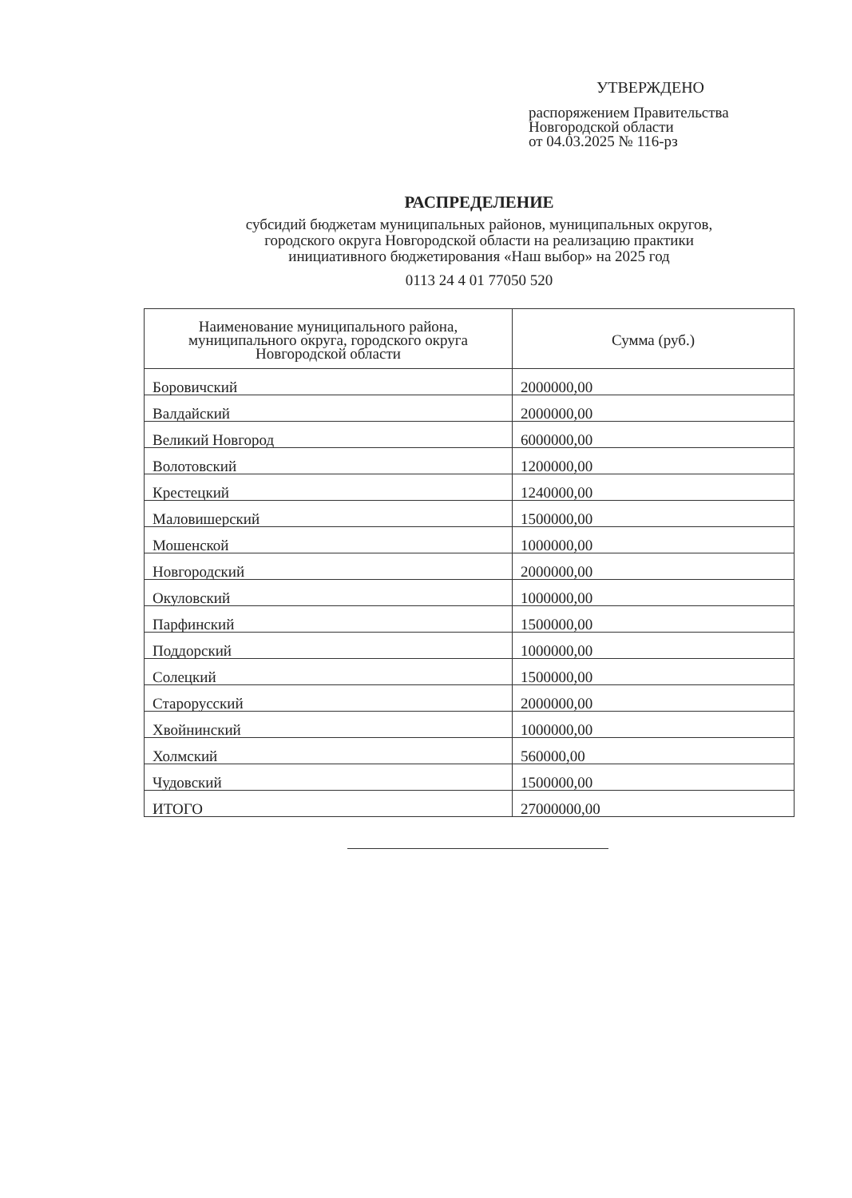УТВЕРЖДЕНО
распоряжением Правительства
Новгородской области
от 04.03.2025 № 116-рз
РАСПРЕДЕЛЕНИЕ
субсидий бюджетам муниципальных районов, муниципальных округов,
городского округа Новгородской области на реализацию практики
инициативного бюджетирования «Наш выбор» на 2025 год
0113 24 4 01 77050 520
| Наименование муниципального района, муниципального округа, городского округа Новгородской области | Сумма (руб.) |
| --- | --- |
| Боровичский | 2000000,00 |
| Валдайский | 2000000,00 |
| Великий Новгород | 6000000,00 |
| Волотовский | 1200000,00 |
| Крестецкий | 1240000,00 |
| Маловишерский | 1500000,00 |
| Мошенской | 1000000,00 |
| Новгородский | 2000000,00 |
| Окуловский | 1000000,00 |
| Парфинский | 1500000,00 |
| Поддорский | 1000000,00 |
| Солецкий | 1500000,00 |
| Старорусский | 2000000,00 |
| Хвойнинский | 1000000,00 |
| Холмский | 560000,00 |
| Чудовский | 1500000,00 |
| ИТОГО | 27000000,00 |